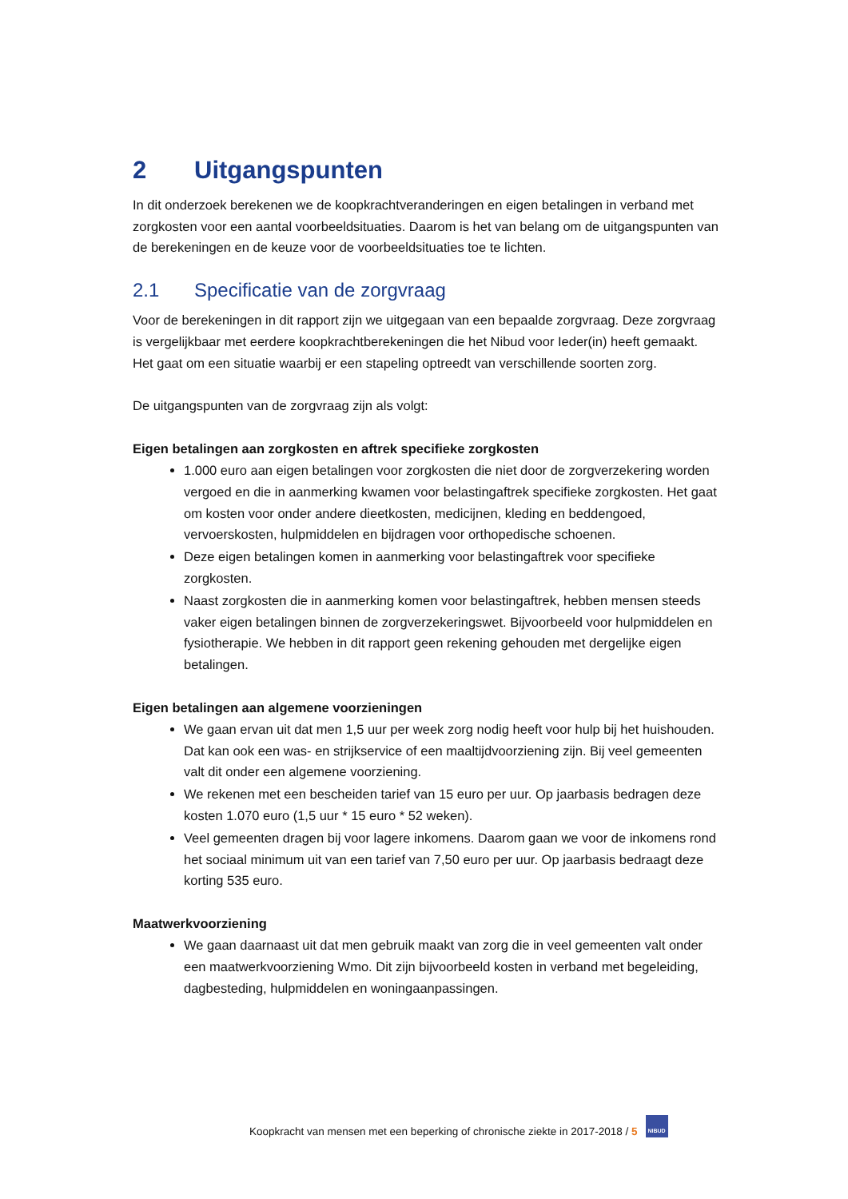2 Uitgangspunten
In dit onderzoek berekenen we de koopkrachtveranderingen en eigen betalingen in verband met zorgkosten voor een aantal voorbeeldsituaties. Daarom is het van belang om de uitgangspunten van de berekeningen en de keuze voor de voorbeeldsituaties toe te lichten.
2.1 Specificatie van de zorgvraag
Voor de berekeningen in dit rapport zijn we uitgegaan van een bepaalde zorgvraag. Deze zorgvraag is vergelijkbaar met eerdere koopkrachtberekeningen die het Nibud voor Ieder(in) heeft gemaakt. Het gaat om een situatie waarbij er een stapeling optreedt van verschillende soorten zorg.
De uitgangspunten van de zorgvraag zijn als volgt:
Eigen betalingen aan zorgkosten en aftrek specifieke zorgkosten
1.000 euro aan eigen betalingen voor zorgkosten die niet door de zorgverzekering worden vergoed en die in aanmerking kwamen voor belastingaftrek specifieke zorgkosten. Het gaat om kosten voor onder andere dieetkosten, medicijnen, kleding en beddengoed, vervoerskosten, hulpmiddelen en bijdragen voor orthopedische schoenen.
Deze eigen betalingen komen in aanmerking voor belastingaftrek voor specifieke zorgkosten.
Naast zorgkosten die in aanmerking komen voor belastingaftrek, hebben mensen steeds vaker eigen betalingen binnen de zorgverzekeringswet. Bijvoorbeeld voor hulpmiddelen en fysiotherapie. We hebben in dit rapport geen rekening gehouden met dergelijke eigen betalingen.
Eigen betalingen aan algemene voorzieningen
We gaan ervan uit dat men 1,5 uur per week zorg nodig heeft voor hulp bij het huishouden. Dat kan ook een was- en strijkservice of een maaltijdvoorziening zijn. Bij veel gemeenten valt dit onder een algemene voorziening.
We rekenen met een bescheiden tarief van 15 euro per uur. Op jaarbasis bedragen deze kosten 1.070 euro (1,5 uur * 15 euro * 52 weken).
Veel gemeenten dragen bij voor lagere inkomens. Daarom gaan we voor de inkomens rond het sociaal minimum uit van een tarief van 7,50 euro per uur. Op jaarbasis bedraagt deze korting 535 euro.
Maatwerkvoorziening
We gaan daarnaast uit dat men gebruik maakt van zorg die in veel gemeenten valt onder een maatwerkvoorziening Wmo. Dit zijn bijvoorbeeld kosten in verband met begeleiding, dagbesteding, hulpmiddelen en woningaanpassingen.
Koopkracht van mensen met een beperking of chronische ziekte in 2017-2018 / 5 NIBUD